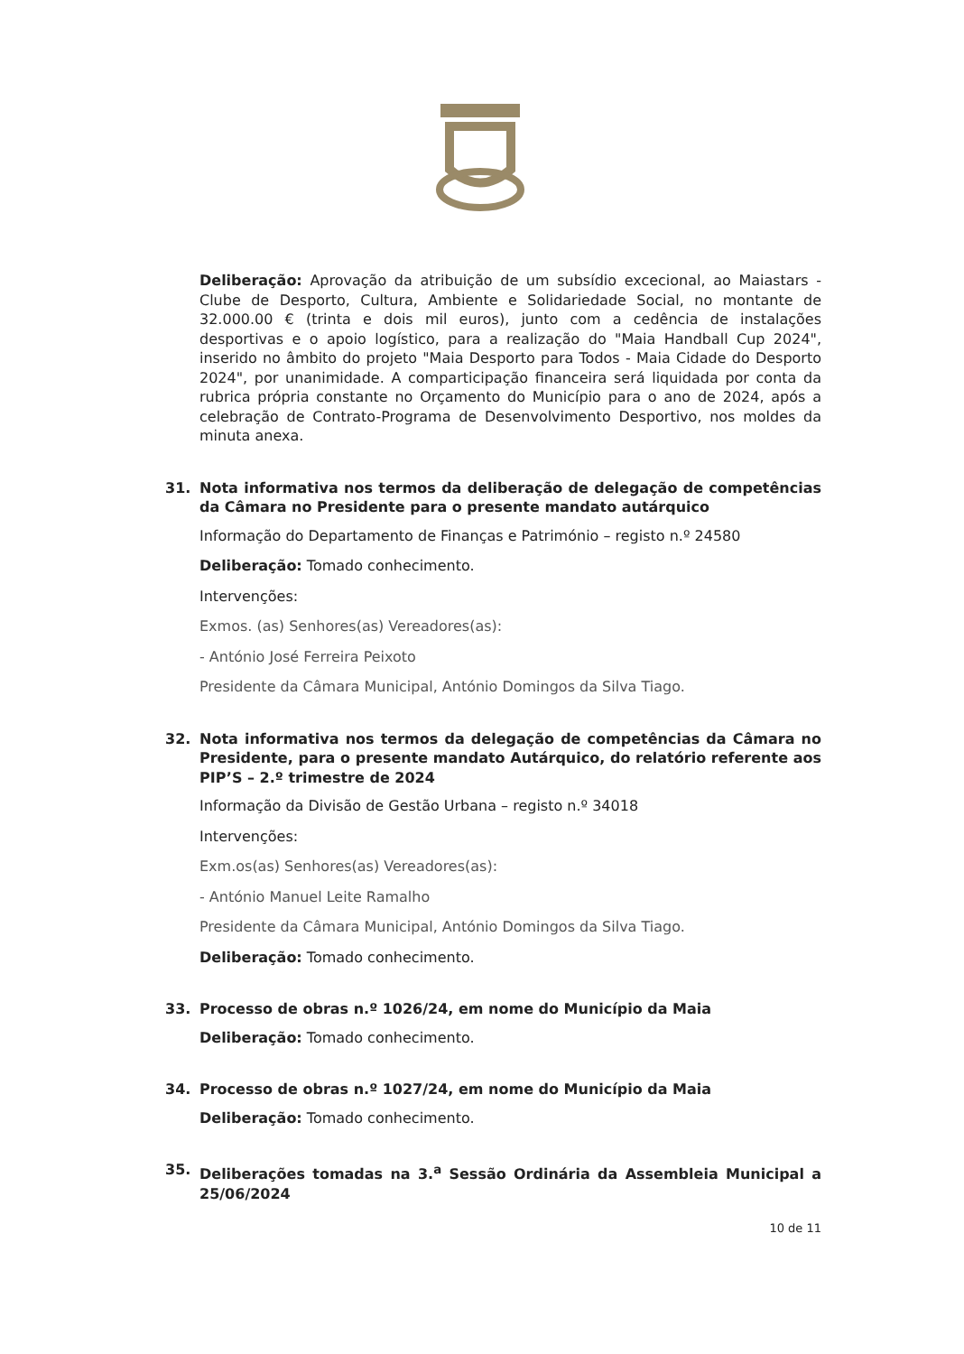Deliberação: Aprovação da atribuição de um subsídio excecional, ao Maiastars - Clube de Desporto, Cultura, Ambiente e Solidariedade Social, no montante de 32.000.00 € (trinta e dois mil euros), junto com a cedência de instalações desportivas e o apoio logístico, para a realização do "Maia Handball Cup 2024", inserido no âmbito do projeto "Maia Desporto para Todos - Maia Cidade do Desporto 2024", por unanimidade. A comparticipação financeira será liquidada por conta da rubrica própria constante no Orçamento do Município para o ano de 2024, após a celebração de Contrato-Programa de Desenvolvimento Desportivo, nos moldes da minuta anexa.
31. Nota informativa nos termos da deliberação de delegação de competências da Câmara no Presidente para o presente mandato autárquico
Informação do Departamento de Finanças e Património – registo n.º 24580
Deliberação: Tomado conhecimento.
Intervenções:
Exmos. (as) Senhores(as) Vereadores(as):
- António José Ferreira Peixoto
Presidente da Câmara Municipal, António Domingos da Silva Tiago.
32. Nota informativa nos termos da delegação de competências da Câmara no Presidente, para o presente mandato Autárquico, do relatório referente aos PIP’S – 2.º trimestre de 2024
Informação da Divisão de Gestão Urbana – registo n.º 34018
Intervenções:
Exm.os(as) Senhores(as) Vereadores(as):
- António Manuel Leite Ramalho
Presidente da Câmara Municipal, António Domingos da Silva Tiago.
Deliberação: Tomado conhecimento.
33. Processo de obras n.º 1026/24, em nome do Município da Maia
Deliberação: Tomado conhecimento.
34. Processo de obras n.º 1027/24, em nome do Município da Maia
Deliberação: Tomado conhecimento.
35. Deliberações tomadas na 3.<sup>a</sup> Sessão Ordinária da Assembleia Municipal a 25/06/2024
10 de 11